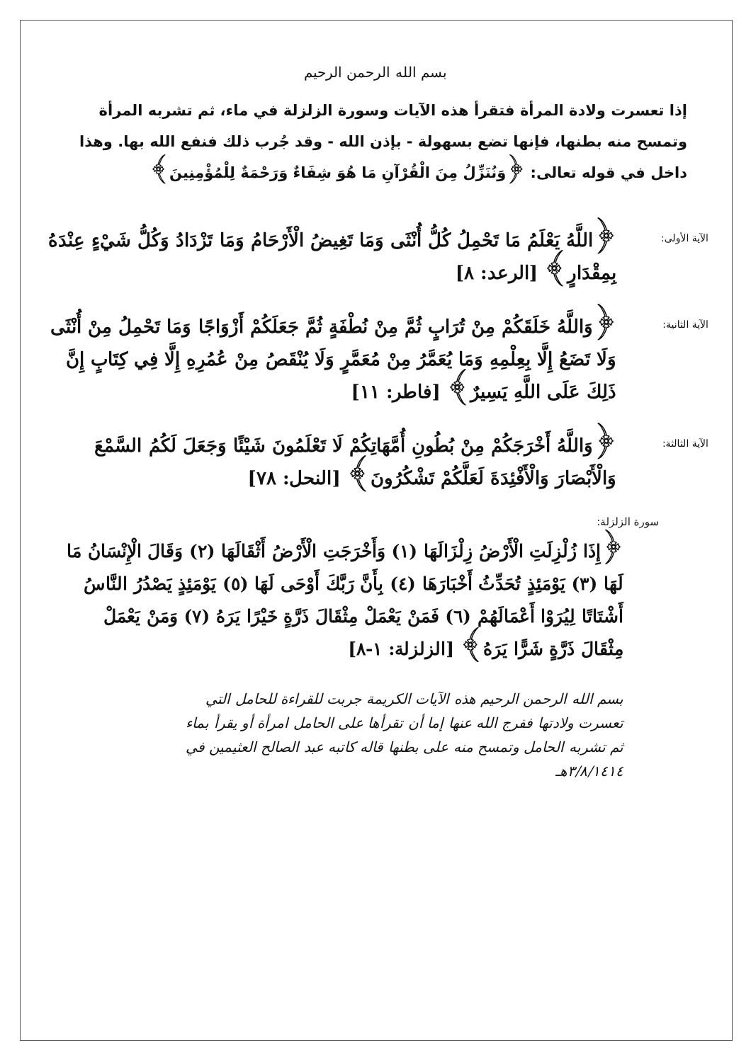بسم الله الرحمن الرحيم
إذا تعسرت ولادة المرأة فتقرأ هذه الآيات وسورة الزلزلة في ماء، ثم تشربه المرأة وتمسح منه بطنها، فإنها تضع بسهولة - بإذن الله - وقد جُرب ذلك فنفع الله بها. وهذا داخل في قوله تعالى: ﴿وَنُنَزِّلُ مِنَ الْقُرْآنِ مَا هُوَ شِفَاءٌ وَرَحْمَةٌ لِلْمُؤْمِنِينَ﴾
الآية الأولى:
﴿اللَّهُ يَعْلَمُ مَا تَحْمِلُ كُلُّ أُنْثَى وَمَا تَغِيضُ الْأَرْحَامُ وَمَا تَزْدَادُ وَكُلُّ شَيْءٍ عِنْدَهُ بِمِقْدَارٍ﴾ [الرعد: ٨]
الآية الثانية:
﴿وَاللَّهُ خَلَقَكُمْ مِنْ تُرَابٍ ثُمَّ مِنْ نُطْفَةٍ ثُمَّ جَعَلَكُمْ أَزْوَاجًا وَمَا تَحْمِلُ مِنْ أُنْثَى وَلَا تَضَعُ إِلَّا بِعِلْمِهِ وَمَا يُعَمَّرُ مِنْ مُعَمَّرٍ وَلَا يُنْقَصُ مِنْ عُمُرِهِ إِلَّا فِي كِتَابٍ إِنَّ ذَلِكَ عَلَى اللَّهِ يَسِيرٌ﴾ [فاطر: ١١]
الآية الثالثة:
﴿وَاللَّهُ أَخْرَجَكُمْ مِنْ بُطُونِ أُمَّهَاتِكُمْ لَا تَعْلَمُونَ شَيْئًا وَجَعَلَ لَكُمُ السَّمْعَ وَالْأَبْصَارَ وَالْأَفْئِدَةَ لَعَلَّكُمْ تَشْكُرُونَ﴾ [النحل: ٧٨]
سورة الزلزلة:
﴿إِذَا زُلْزِلَتِ الْأَرْضُ زِلْزَالَهَا (١) وَأَخْرَجَتِ الْأَرْضُ أَثْقَالَهَا (٢) وَقَالَ الْإِنْسَانُ مَا لَهَا (٣) يَوْمَئِذٍ تُحَدِّثُ أَخْبَارَهَا (٤) بِأَنَّ رَبَّكَ أَوْحَى لَهَا (٥) يَوْمَئِذٍ يَصْدُرُ النَّاسُ أَشْتَاتًا لِيُرَوْا أَعْمَالَهُمْ (٦) فَمَنْ يَعْمَلْ مِثْقَالَ ذَرَّةٍ خَيْرًا يَرَهُ (٧) وَمَنْ يَعْمَلْ مِثْقَالَ ذَرَّةٍ شَرًّا يَرَهُ﴾ [الزلزلة: ١-٨]
بسم الله الرحمن الرحيم هذه الآيات الكريمة جربت للقراءة للحامل التي تعسرت ولادتها ففرج الله عنها إما أن تقرأها على الحامل امرأة أو يقرأ بماء ثم تشربه الحامل وتمسح منه على بطنها قاله كاتبه عبد الصالح العثيمين في ٣/٨/١٤١٤هـ